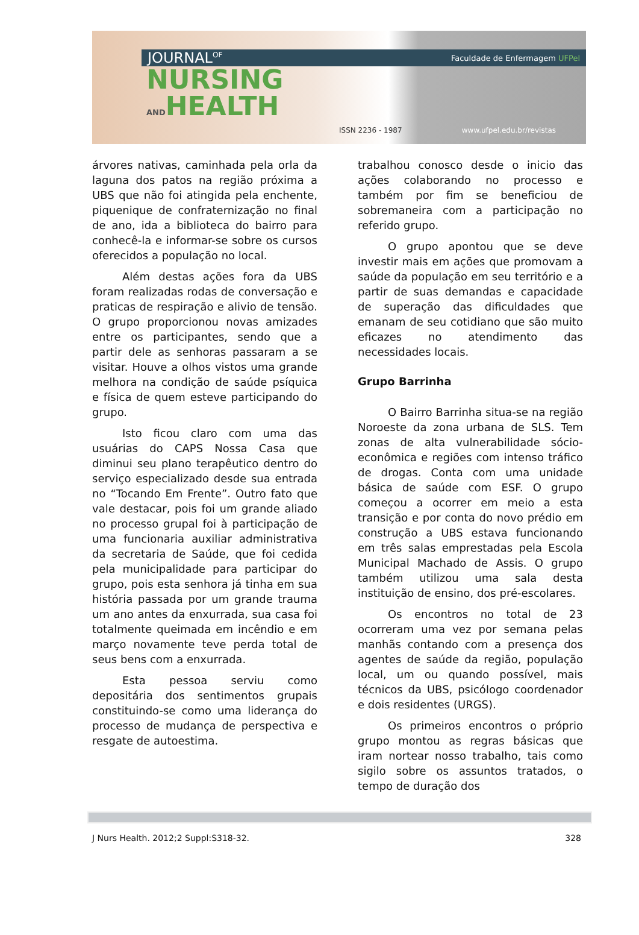JOURNAL<sup>OF</sup> Faculdade de Enfermagem UFPel
NURSING
ANDHEALTH
ISSN 2236 - 1987 www.ufpel.edu.br/revistas
árvores nativas, caminhada pela orla da laguna dos patos na região próxima a UBS que não foi atingida pela enchente, piquenique de confraternização no final de ano, ida a biblioteca do bairro para conhecê-la e informar-se sobre os cursos oferecidos a população no local.
Além destas ações fora da UBS foram realizadas rodas de conversação e praticas de respiração e alivio de tensão. O grupo proporcionou novas amizades entre os participantes, sendo que a partir dele as senhoras passaram a se visitar. Houve a olhos vistos uma grande melhora na condição de saúde psíquica e física de quem esteve participando do grupo.
Isto ficou claro com uma das usuárias do CAPS Nossa Casa que diminui seu plano terapêutico dentro do serviço especializado desde sua entrada no “Tocando Em Frente”. Outro fato que vale destacar, pois foi um grande aliado no processo grupal foi à participação de uma funcionaria auxiliar administrativa da secretaria de Saúde, que foi cedida pela municipalidade para participar do grupo, pois esta senhora já tinha em sua história passada por um grande trauma um ano antes da enxurrada, sua casa foi totalmente queimada em incêndio e em março novamente teve perda total de seus bens com a enxurrada.
Esta pessoa serviu como depositária dos sentimentos grupais constituindo-se como uma liderança do processo de mudança de perspectiva e resgate de autoestima.
trabalhou conosco desde o inicio das ações colaborando no processo e também por fim se beneficiou de sobremaneira com a participação no referido grupo.
O grupo apontou que se deve investir mais em ações que promovam a saúde da população em seu território e a partir de suas demandas e capacidade de superação das dificuldades que emanam de seu cotidiano que são muito eficazes no atendimento das necessidades locais.
Grupo Barrinha
O Bairro Barrinha situa-se na região Noroeste da zona urbana de SLS. Tem zonas de alta vulnerabilidade sócio-econômica e regiões com intenso tráfico de drogas. Conta com uma unidade básica de saúde com ESF. O grupo começou a ocorrer em meio a esta transição e por conta do novo prédio em construção a UBS estava funcionando em três salas emprestadas pela Escola Municipal Machado de Assis. O grupo também utilizou uma sala desta instituição de ensino, dos pré-escolares.
Os encontros no total de 23 ocorreram uma vez por semana pelas manhãs contando com a presença dos agentes de saúde da região, população local, um ou quando possível, mais técnicos da UBS, psicólogo coordenador e dois residentes (URGS).
Os primeiros encontros o próprio grupo montou as regras básicas que iram nortear nosso trabalho, tais como sigilo sobre os assuntos tratados, o tempo de duração dos
J Nurs Health. 2012;2 Suppl:S318-32. 328